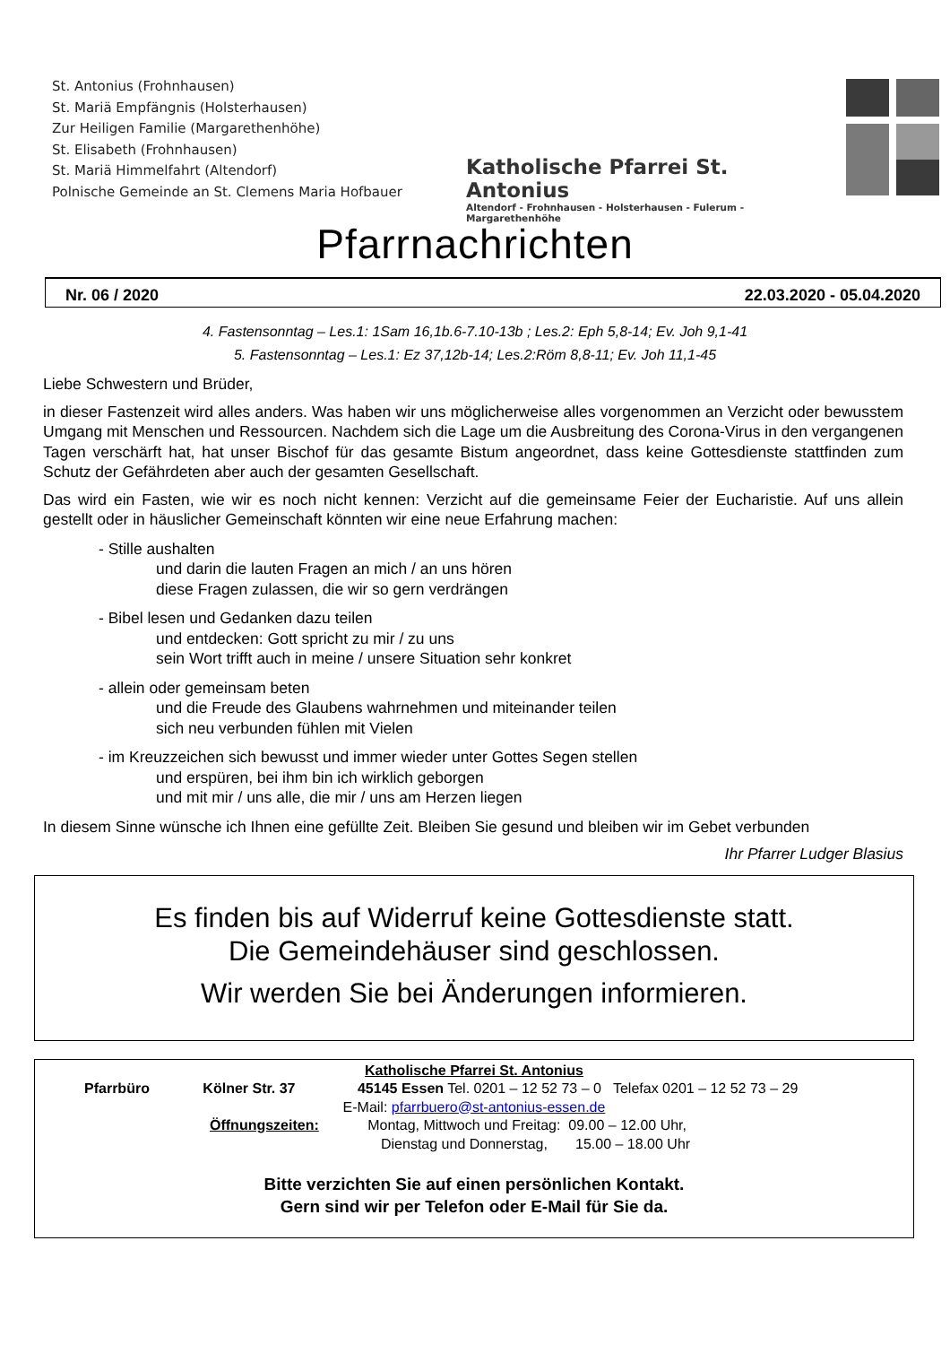St. Antonius (Frohnhausen)
St. Mariä Empfängnis (Holsterhausen)
Zur Heiligen Familie (Margarethenhöhe)
St. Elisabeth (Frohnhausen)
St. Mariä Himmelfahrt (Altendorf)
Polnische Gemeinde an St. Clemens Maria Hofbauer
Katholische Pfarrei St. Antonius
Altendorf - Frohnhausen - Holsterhausen - Fulerum - Margarethenhöhe
Pfarrnachrichten
Nr. 06 / 2020 22.03.2020 - 05.04.2020
4. Fastensonntag – Les.1: 1Sam 16,1b.6-7.10-13b ; Les.2: Eph 5,8-14; Ev. Joh 9,1-41
5. Fastensonntag – Les.1: Ez 37,12b-14; Les.2:Röm 8,8-11; Ev. Joh 11,1-45
Liebe Schwestern und Brüder,
in dieser Fastenzeit wird alles anders. Was haben wir uns möglicherweise alles vorgenommen an Verzicht oder bewusstem Umgang mit Menschen und Ressourcen. Nachdem sich die Lage um die Ausbreitung des Corona-Virus in den vergangenen Tagen verschärft hat, hat unser Bischof für das gesamte Bistum angeordnet, dass keine Gottesdienste stattfinden zum Schutz der Gefährdeten aber auch der gesamten Gesellschaft.
Das wird ein Fasten, wie wir es noch nicht kennen: Verzicht auf die gemeinsame Feier der Eucharistie. Auf uns allein gestellt oder in häuslicher Gemeinschaft könnten wir eine neue Erfahrung machen:
- Stille aushalten
und darin die lauten Fragen an mich / an uns hören
diese Fragen zulassen, die wir so gern verdrängen
- Bibel lesen und Gedanken dazu teilen
und entdecken: Gott spricht zu mir / zu uns
sein Wort trifft auch in meine / unsere Situation sehr konkret
- allein oder gemeinsam beten
und die Freude des Glaubens wahrnehmen und miteinander teilen
sich neu verbunden fühlen mit Vielen
- im Kreuzzeichen sich bewusst und immer wieder unter Gottes Segen stellen
und erspüren, bei ihm bin ich wirklich geborgen
und mit mir / uns alle, die mir / uns am Herzen liegen
In diesem Sinne wünsche ich Ihnen eine gefüllte Zeit. Bleiben Sie gesund und bleiben wir im Gebet verbunden
Ihr Pfarrer Ludger Blasius
Es finden bis auf Widerruf keine Gottesdienste statt.
Die Gemeindehäuser sind geschlossen.
Wir werden Sie bei Änderungen informieren.
Katholische Pfarrei St. Antonius
Pfarrbüro Kölner Str. 37 45145 Essen Tel. 0201 – 12 52 73 – 0 Telefax 0201 – 12 52 73 – 29
E-Mail: pfarrbuero@st-antonius-essen.de
Öffnungszeiten: Montag, Mittwoch und Freitag: 09.00 – 12.00 Uhr,
Dienstag und Donnerstag, 15.00 – 18.00 Uhr
Bitte verzichten Sie auf einen persönlichen Kontakt.
Gern sind wir per Telefon oder E-Mail für Sie da.